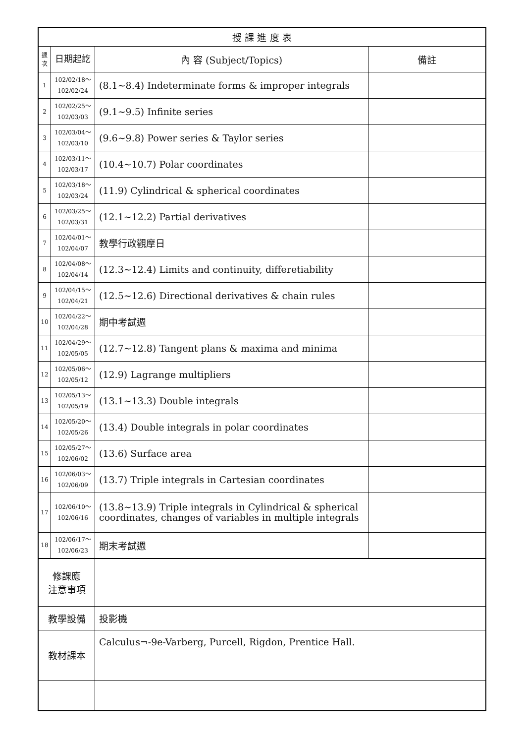| 授 課 進 度 表 | | | |
| --- | --- | --- | --- |
| 週 次 | 日期起訖 | 內 容 (Subject/Topics) | 備註 |
| 1 | 102/02/18～ 102/02/24 | (8.1~8.4) Indeterminate forms & improper integrals | |
| 2 | 102/02/25～ 102/03/03 | (9.1~9.5) Infinite series | |
| 3 | 102/03/04～ 102/03/10 | (9.6~9.8) Power series & Taylor series | |
| 4 | 102/03/11～ 102/03/17 | (10.4~10.7) Polar coordinates | |
| 5 | 102/03/18～ 102/03/24 | (11.9) Cylindrical & spherical coordinates | |
| 6 | 102/03/25～ 102/03/31 | (12.1~12.2) Partial derivatives | |
| 7 | 102/04/01～ 102/04/07 | 教學行政觀摩日 | |
| 8 | 102/04/08～ 102/04/14 | (12.3~12.4) Limits and continuity, differetiability | |
| 9 | 102/04/15～ 102/04/21 | (12.5~12.6) Directional derivatives & chain rules | |
| 10 | 102/04/22～ 102/04/28 | 期中考試週 | |
| 11 | 102/04/29～ 102/05/05 | (12.7~12.8) Tangent plans & maxima and minima | |
| 12 | 102/05/06～ 102/05/12 | (12.9) Lagrange multipliers | |
| 13 | 102/05/13～ 102/05/19 | (13.1~13.3) Double integrals | |
| 14 | 102/05/20～ 102/05/26 | (13.4) Double integrals in polar coordinates | |
| 15 | 102/05/27～ 102/06/02 | (13.6) Surface area | |
| 16 | 102/06/03～ 102/06/09 | (13.7) Triple integrals in Cartesian coordinates | |
| 17 | 102/06/10～ 102/06/16 | (13.8~13.9) Triple integrals in Cylindrical & spherical coordinates, changes of variables in multiple integrals | |
| 18 | 102/06/17～ 102/06/23 | 期末考試週 | |
| 修課應 注意事項 | | | |
| 教學設備 | | 投影機 | |
| 教材課本 | | Calculus¬-9e-Varberg, Purcell, Rigdon, Prentice Hall. | |